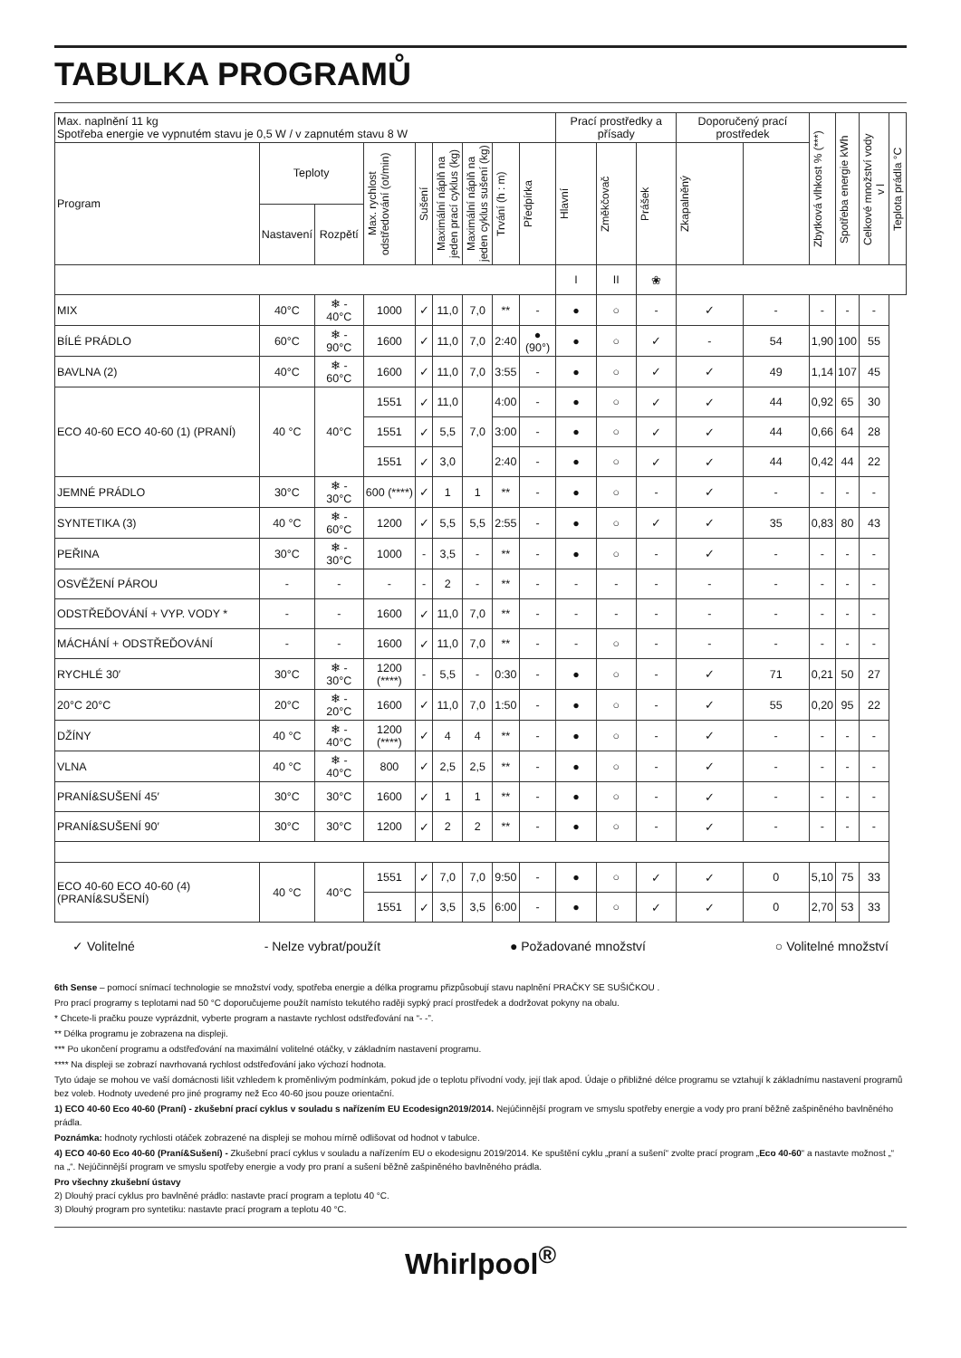TABULKA PROGRAMŮ
| Max. naplnění 11 kg Spotřeba energie ve vypnutém stavu je 0,5 W / v zapnutém stavu 8 W | | | | | | | | | Prací prostředky a přísady | | | Doporučený prací prostředek | | Zbytková vlhkost % (***) | Spotřeba energie kWh | Celkové množství vody v l | Teplota prádla °C |
| Program | Teploty | | Max. rychlost odstředování (ot/min) | Sušení | Maximální náplň na jeden prací cyklus (kg) | Maximální náplň na jeden cyklus sušení (kg) | Trvání (h : m) | Předpírka | Hlavní | Změkčovač | Prášek | Zkapalněný | | | | | |
| | Nastavení | Rozpětí | | | | | | | | | | | | | | | |
| | | | | | | | | | I | II | ❀ | | | | | | |
| MIX | 40°C | ❄ - 40°C | 1000 | ✓ | 11,0 | 7,0 | ** | - | ● | ○ | - | ✓ | - | - | - | - | |
| BÍLÉ PRÁDLO | 60°C | ❄ - 90°C | 1600 | ✓ | 11,0 | 7,0 | 2:40 | ● (90°) | ● | ○ | ✓ | - | 54 | 1,90 | 100 | 55 | |
| BAVLNA (2) | 40°C | ❄ - 60°C | 1600 | ✓ | 11,0 | 7,0 | 3:55 | - | ● | ○ | ✓ | ✓ | 49 | 1,14 | 107 | 45 | |
| ECO 40-60 ECO 40-60 (1) (PRANÍ) | 40 °C | 40°C | 1551 | ✓ | 11,0 | 7,0 | 4:00 | - | ● | ○ | ✓ | ✓ | 44 | 0,92 | 65 | 30 | |
| | | | 1551 | ✓ | 5,5 | | 3:00 | - | ● | ○ | ✓ | ✓ | 44 | 0,66 | 64 | 28 | |
| | | | 1551 | ✓ | 3,0 | | 2:40 | - | ● | ○ | ✓ | ✓ | 44 | 0,42 | 44 | 22 | |
| JEMNÉ PRÁDLO | 30°C | ❄ - 30°C | 600 (****) | ✓ | 1 | 1 | ** | - | ● | ○ | - | ✓ | - | - | - | - | |
| SYNTETIKA (3) | 40 °C | ❄ - 60°C | 1200 | ✓ | 5,5 | 5,5 | 2:55 | - | ● | ○ | ✓ | ✓ | 35 | 0,83 | 80 | 43 | |
| PEŘINA | 30°C | ❄ - 30°C | 1000 | - | 3,5 | - | ** | - | ● | ○ | - | ✓ | - | - | - | - | |
| OSVĚŽENÍ PÁROU | - | - | - | - | 2 | - | ** | - | - | - | - | - | - | - | - | - | |
| ODSTŘEĎOVÁNÍ + VYP. VODY * | - | - | 1600 | ✓ | 11,0 | 7,0 | ** | - | - | - | - | - | - | - | - | - | |
| MÁCHÁNÍ + ODSTŘEĎOVÁNÍ | - | - | 1600 | ✓ | 11,0 | 7,0 | ** | - | - | ○ | - | - | - | - | - | - | |
| RYCHLÉ 30′ | 30°C | ❄ - 30°C | 1200 (****) | - | 5,5 | - | 0:30 | - | ● | ○ | - | ✓ | 71 | 0,21 | 50 | 27 | |
| 20°C 20°C | 20°C | ❄ - 20°C | 1600 | ✓ | 11,0 | 7,0 | 1:50 | - | ● | ○ | - | ✓ | 55 | 0,20 | 95 | 22 | |
| DŽÍNY | 40 °C | ❄ - 40°C | 1200 (****) | ✓ | 4 | 4 | ** | - | ● | ○ | - | ✓ | - | - | - | - | |
| VLNA | 40 °C | ❄ - 40°C | 800 | ✓ | 2,5 | 2,5 | ** | - | ● | ○ | - | ✓ | - | - | - | - | |
| PRANÍ&SUŠENÍ 45′ | 30°C | 30°C | 1600 | ✓ | 1 | 1 | ** | - | ● | ○ | - | ✓ | - | - | - | - | |
| PRANÍ&SUŠENÍ 90′ | 30°C | 30°C | 1200 | ✓ | 2 | 2 | ** | - | ● | ○ | - | ✓ | - | - | - | - | |
| ECO 40-60 ECO 40-60 (4) (PRANÍ&SUŠENÍ) | 40 °C | 40°C | 1551 | ✓ | 7,0 | 7,0 | 9:50 | - | ● | ○ | ✓ | ✓ | 0 | 5,10 | 75 | 33 | |
| | | | 1551 | ✓ | 3,5 | 3,5 | 6:00 | - | ● | ○ | ✓ | ✓ | 0 | 2,70 | 53 | 33 | |
✓ Volitelné - Nelze vybrat/použít ● Požadované množství ○ Volitelné množství
6th Sense – pomocí snímací technologie se množství vody, spotřeba energie a délka programu přizpůsobují stavu naplnění PRAČKY SE SUŠIČKOU .
Pro prací programy s teplotami nad 50 °C doporučujeme použít namísto tekutého raději sypký prací prostředek a dodržovat pokyny na obalu.
* Chcete-li pračku pouze vyprázdnit, vyberte program a nastavte rychlost odstřeďování na “- -”.
** Délka programu je zobrazena na displeji.
*** Po ukončení programu a odstřeďování na maximální volitelné otáčky, v základním nastavení programu.
**** Na displeji se zobrazí navrhovaná rychlost odstřeďování jako výchozí hodnota.
Tyto údaje se mohou ve vaší domácnosti lišit vzhledem k proměnlivým podmínkám, pokud jde o teplotu přívodní vody, její tlak apod. Údaje o přibližné délce programu se vztahují k základnímu nastavení programů bez voleb. Hodnoty uvedené pro jiné programy než Eco 40-60 jsou pouze orientační.
1) ECO 40-60 Eco 40-60 (Praní) - zkušební prací cyklus v souladu s nařízením EU Ecodesign2019/2014. Nejúčinnější program ve smyslu spotřeby energie a vody pro praní běžně zašpiněného bavlněného prádla.
Poznámka: hodnoty rychlosti otáček zobrazené na displeji se mohou mírně odlišovat od hodnot v tabulce.
4) ECO 40-60 Eco 40-60 (Praní&Sušení) - Zkušební prací cyklus v souladu a nařízením EU o ekodesignu 2019/2014. Ke spuštění cyklu „praní a sušení“ zvolte prací program „Eco 40-60“ a nastavte možnost „“ na „“. Nejúčinnější program ve smyslu spotřeby energie a vody pro praní a sušení běžně zašpiněného bavlněného prádla.
Pro všechny zkušební ústavy
2) Dlouhý prací cyklus pro bavlněné prádlo: nastavte prací program a teplotu 40 °C.
3) Dlouhý program pro syntetiku: nastavte prací program a teplotu 40 °C.
Whirlpool<sup>®</sup>